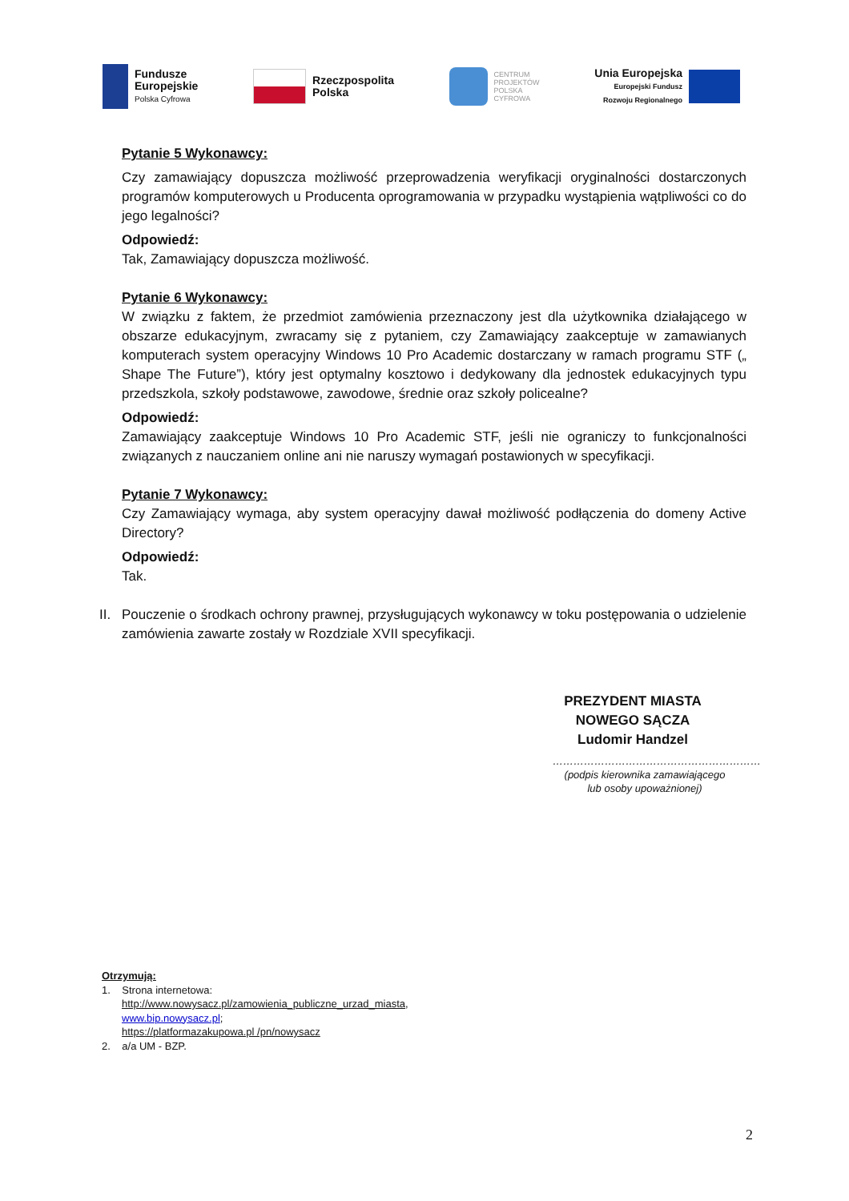Fundusze
Europejskie
Polska Cyfrowa
Rzeczpospolita
Polska
CENTRUM
PROJEKTÓW
POLSKA
CYFROWA
Unia Europejska
Europejski Fundusz
Rozwoju Regionalnego
Pytanie 5 Wykonawcy:
Czy zamawiający dopuszcza możliwość przeprowadzenia weryfikacji oryginalności dostarczonych programów komputerowych u Producenta oprogramowania w przypadku wystąpienia wątpliwości co do jego legalności?
Odpowiedź:
Tak, Zamawiający dopuszcza możliwość.
Pytanie 6 Wykonawcy:
W związku z faktem, że przedmiot zamówienia przeznaczony jest dla użytkownika działającego w obszarze edukacyjnym, zwracamy się z pytaniem, czy Zamawiający zaakceptuje w zamawianych komputerach system operacyjny Windows 10 Pro Academic dostarczany w ramach programu STF („ Shape The Future”), który jest optymalny kosztowo i dedykowany dla jednostek edukacyjnych typu przedszkola, szkoły podstawowe, zawodowe, średnie oraz szkoły policealne?
Odpowiedź:
Zamawiający zaakceptuje Windows 10 Pro Academic STF, jeśli nie ograniczy to funkcjonalności związanych z nauczaniem online ani nie naruszy wymagań postawionych w specyfikacji.
Pytanie 7 Wykonawcy:
Czy Zamawiający wymaga, aby system operacyjny dawał możliwość podłączenia do domeny Active Directory?
Odpowiedź:
Tak.
II.
Pouczenie o środkach ochrony prawnej, przysługujących wykonawcy w toku postępowania o udzielenie zamówienia zawarte zostały w Rozdziale XVII specyfikacji.
PREZYDENT MIASTA
NOWEGO SĄCZA
Ludomir Handzel
……………………………………………………
(podpis kierownika zamawiającego
lub osoby upoważnionej)
Otrzymują:
1. Strona internetowa:
http://www.nowysacz.pl/zamowienia_publiczne_urzad_miasta,
www.bip.nowysacz.pl;
https://platformazakupowa.pl /pn/nowysacz
2. a/a UM - BZP.
2